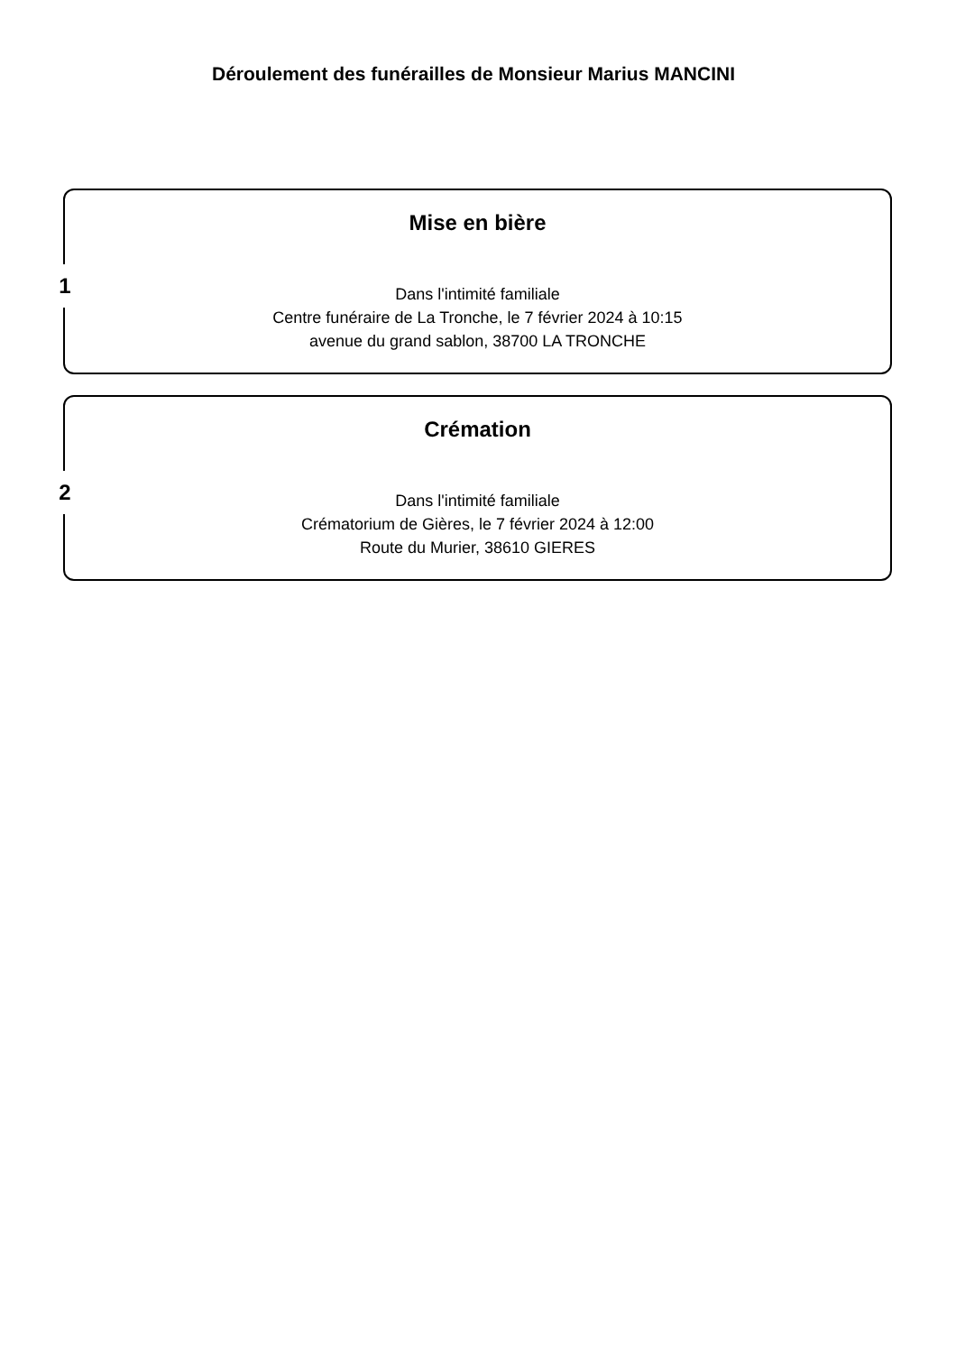Déroulement des funérailles de Monsieur Marius MANCINI
1
Mise en bière
Dans l'intimité familiale
Centre funéraire de La Tronche, le 7 février 2024 à 10:15
avenue du grand sablon, 38700 LA TRONCHE
2
Crémation
Dans l'intimité familiale
Crématorium de Gières, le 7 février 2024 à 12:00
Route du Murier, 38610 GIERES